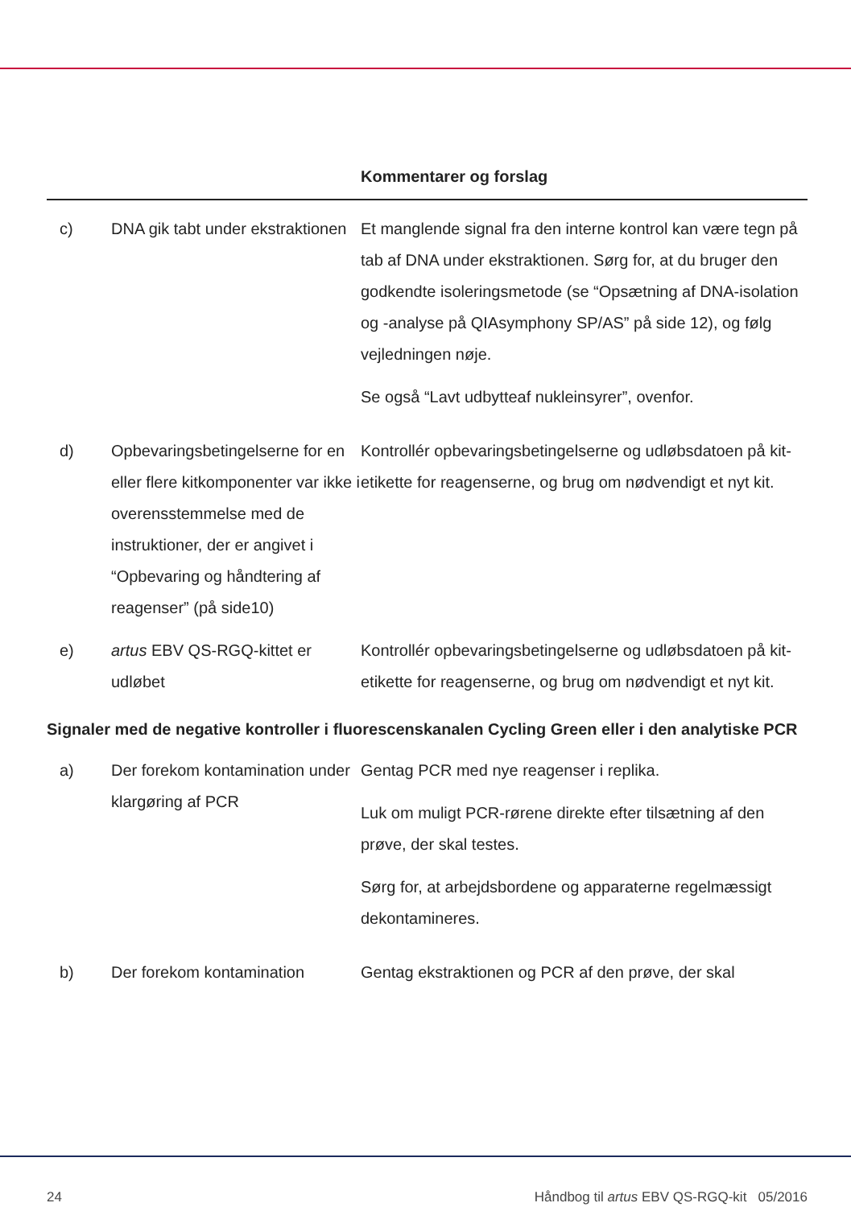| | | Kommentarer og forslag |
| --- | --- | --- |
| c) | DNA gik tabt under ekstraktionen | Et manglende signal fra den interne kontrol kan være tegn på tab af DNA under ekstraktionen. Sørg for, at du bruger den godkendte isoleringsmetode (se “Opsætning af DNA-isolation og -analyse på QIAsymphony SP/AS” på side 12), og følg vejledningen nøje. Se også “Lavt udbytteaf nukleinsyrer”, ovenfor. |
| d) | Opbevaringsbetingelserne for en eller flere kitkomponenter var ikke i overensstemmelse med de instruktioner, der er angivet i “Opbevaring og håndtering af reagenser” (på side10) | Kontrollér opbevaringsbetingelserne og udløbsdatoen på kit-etikette for reagenserne, og brug om nødvendigt et nyt kit. |
| e) | artus EBV QS-RGQ-kittet er udløbet | Kontrollér opbevaringsbetingelserne og udløbsdatoen på kit-etikette for reagenserne, og brug om nødvendigt et nyt kit. |
| Signaler med de negative kontroller i fluorescenskanalen Cycling Green eller i den analytiske PCR | | |
| a) | Der forekom kontamination under klargøring af PCR | Gentag PCR med nye reagenser i replika. Luk om muligt PCR-rørene direkte efter tilsætning af den prøve, der skal testes. Sørg for, at arbejdsbordene og apparaterne regelmæssigt dekontamineres. |
| b) | Der forekom kontamination | Gentag ekstraktionen og PCR af den prøve, der skal |
24 Håndbog til artus EBV QS-RGQ-kit 05/2016